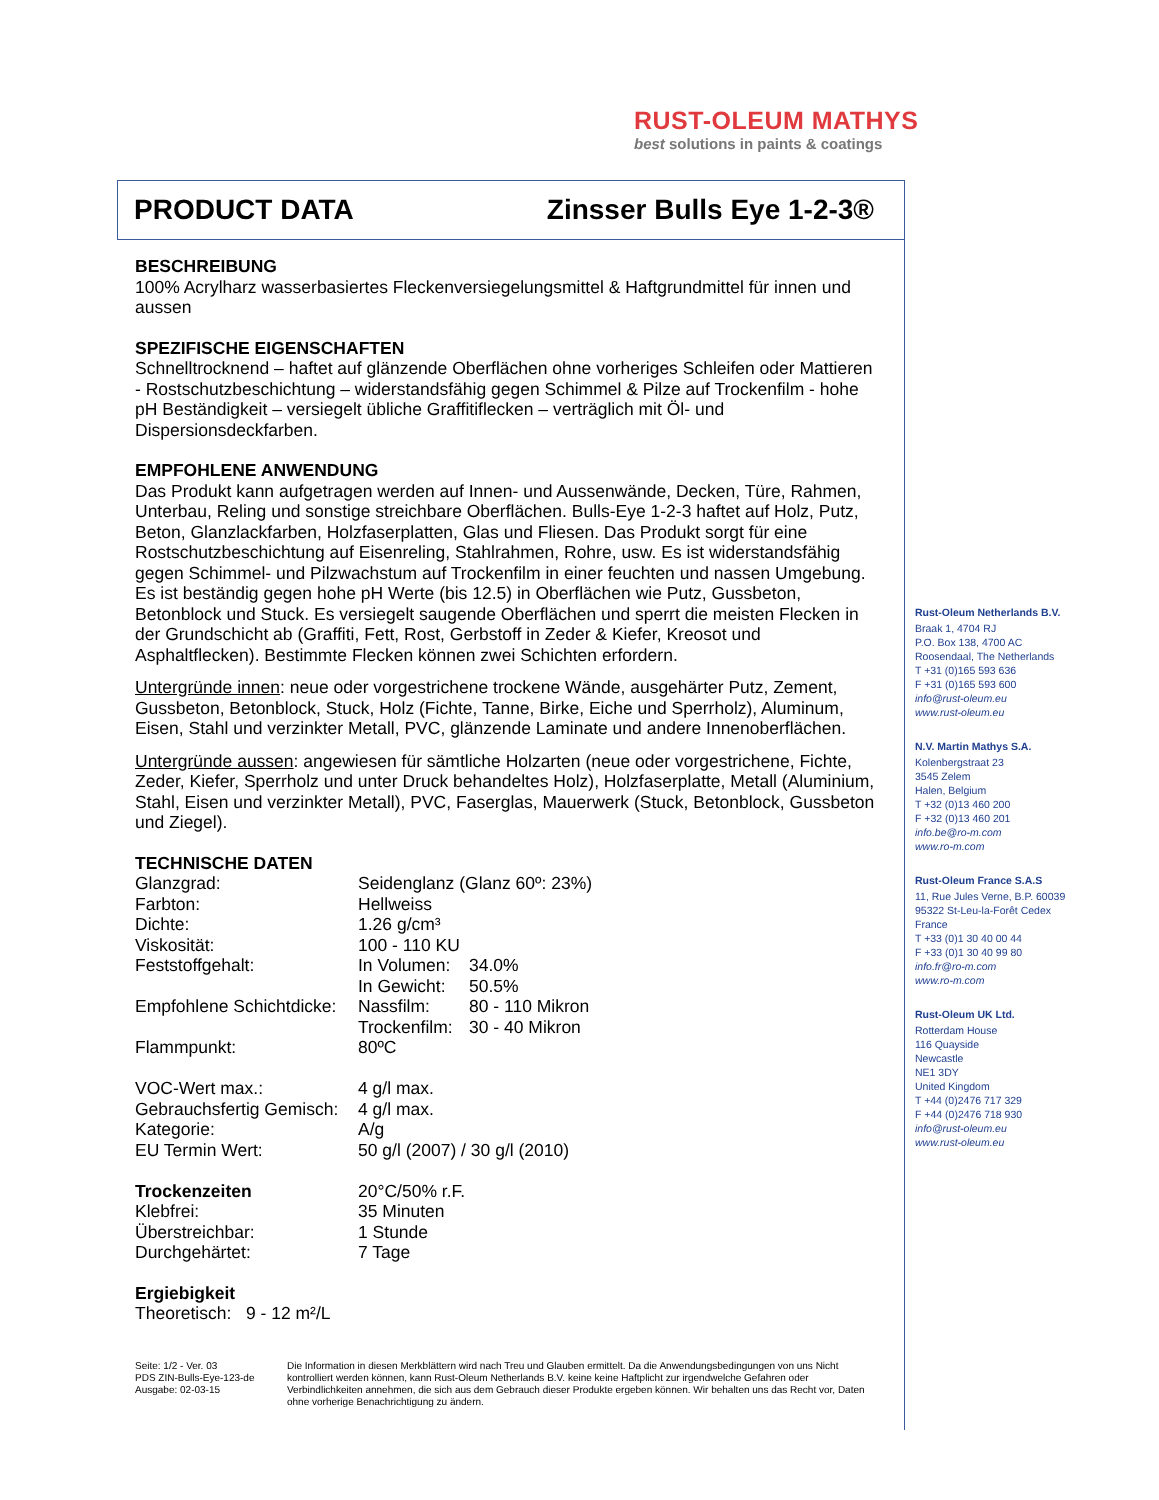RUST-OLEUM MATHYS
best solutions in paints & coatings
PRODUCT DATA Zinsser Bulls Eye 1-2-3®
BESCHREIBUNG
100% Acrylharz wasserbasiertes Fleckenversiegelungsmittel & Haftgrundmittel für innen und aussen
SPEZIFISCHE EIGENSCHAFTEN
Schnelltrocknend – haftet auf glänzende Oberflächen ohne vorheriges Schleifen oder Mattieren - Rostschutzbeschichtung – widerstandsfähig gegen Schimmel & Pilze auf Trockenfilm - hohe pH Beständigkeit – versiegelt übliche Graffitiflecken – verträglich mit Öl- und Dispersionsdeckfarben.
EMPFOHLENE ANWENDUNG
Das Produkt kann aufgetragen werden auf Innen- und Aussenwände, Decken, Türe, Rahmen, Unterbau, Reling und sonstige streichbare Oberflächen. Bulls-Eye 1-2-3 haftet auf Holz, Putz, Beton, Glanzlackfarben, Holzfaserplatten, Glas und Fliesen. Das Produkt sorgt für eine Rostschutzbeschichtung auf Eisenreling, Stahlrahmen, Rohre, usw. Es ist widerstandsfähig gegen Schimmel- und Pilzwachstum auf Trockenfilm in einer feuchten und nassen Umgebung. Es ist beständig gegen hohe pH Werte (bis 12.5) in Oberflächen wie Putz, Gussbeton, Betonblock und Stuck. Es versiegelt saugende Oberflächen und sperrt die meisten Flecken in der Grundschicht ab (Graffiti, Fett, Rost, Gerbstoff in Zeder & Kiefer, Kreosot und Asphaltflecken). Bestimmte Flecken können zwei Schichten erfordern.
Untergründe innen: neue oder vorgestrichene trockene Wände, ausgehärter Putz, Zement, Gussbeton, Betonblock, Stuck, Holz (Fichte, Tanne, Birke, Eiche und Sperrholz), Aluminum, Eisen, Stahl und verzinkter Metall, PVC, glänzende Laminate und andere Innenoberflächen.
Untergründe aussen: angewiesen für sämtliche Holzarten (neue oder vorgestrichene, Fichte, Zeder, Kiefer, Sperrholz und unter Druck behandeltes Holz), Holzfaserplatte, Metall (Aluminium, Stahl, Eisen und verzinkter Metall), PVC, Faserglas, Mauerwerk (Stuck, Betonblock, Gussbeton und Ziegel).
TECHNISCHE DATEN
| Glanzgrad: | Seidenglanz (Glanz 60º: 23%) | |
| Farbton: | Hellweiss | |
| Dichte: | 1.26 g/cm³ | |
| Viskosität: | 100 - 110 KU | |
| Feststoffgehalt: | In Volumen: | 34.0% |
| | In Gewicht: | 50.5% |
| Empfohlene Schichtdicke: | Nassfilm: | 80 - 110 Mikron |
| | Trockenfilm: | 30 - 40 Mikron |
| Flammpunkt: | 80ºC | |
| VOC-Wert max.: | 4 g/l max. | |
| Gebrauchsfertig Gemisch: | 4 g/l max. | |
| Kategorie: | A/g | |
| EU Termin Wert: | 50 g/l (2007) / 30 g/l (2010) | |
| Trockenzeiten | 20°C/50% r.F. | |
| Klebfrei: | 35 Minuten | |
| Überstreichbar: | 1 Stunde | |
| Durchgehärtet: | 7 Tage | |
Ergiebigkeit
Theoretisch: 9 - 12 m²/L
Rust-Oleum Netherlands B.V.
Braak 1, 4704 RJ
P.O. Box 138, 4700 AC
Roosendaal, The Netherlands
T +31 (0)165 593 636
F +31 (0)165 593 600
info@rust-oleum.eu
www.rust-oleum.eu
N.V. Martin Mathys S.A.
Kolenbergstraat 23
3545 Zelem
Halen, Belgium
T +32 (0)13 460 200
F +32 (0)13 460 201
info.be@ro-m.com
www.ro-m.com
Rust-Oleum France S.A.S
11, Rue Jules Verne, B.P. 60039
95322 St-Leu-la-Forêt Cedex
France
T +33 (0)1 30 40 00 44
F +33 (0)1 30 40 99 80
info.fr@ro-m.com
www.ro-m.com
Rust-Oleum UK Ltd.
Rotterdam House
116 Quayside
Newcastle
NE1 3DY
United Kingdom
T +44 (0)2476 717 329
F +44 (0)2476 718 930
info@rust-oleum.eu
www.rust-oleum.eu
Seite: 1/2 - Ver. 03
PDS ZIN-Bulls-Eye-123-de
Ausgabe: 02-03-15
Die Information in diesen Merkblättern wird nach Treu und Glauben ermittelt. Da die Anwendungsbedingungen von uns Nicht kontrolliert werden können, kann Rust-Oleum Netherlands B.V. keine keine Haftplicht zur irgendwelche Gefahren oder Verbindlichkeiten annehmen, die sich aus dem Gebrauch dieser Produkte ergeben können. Wir behalten uns das Recht vor, Daten ohne vorherige Benachrichtigung zu ändern.